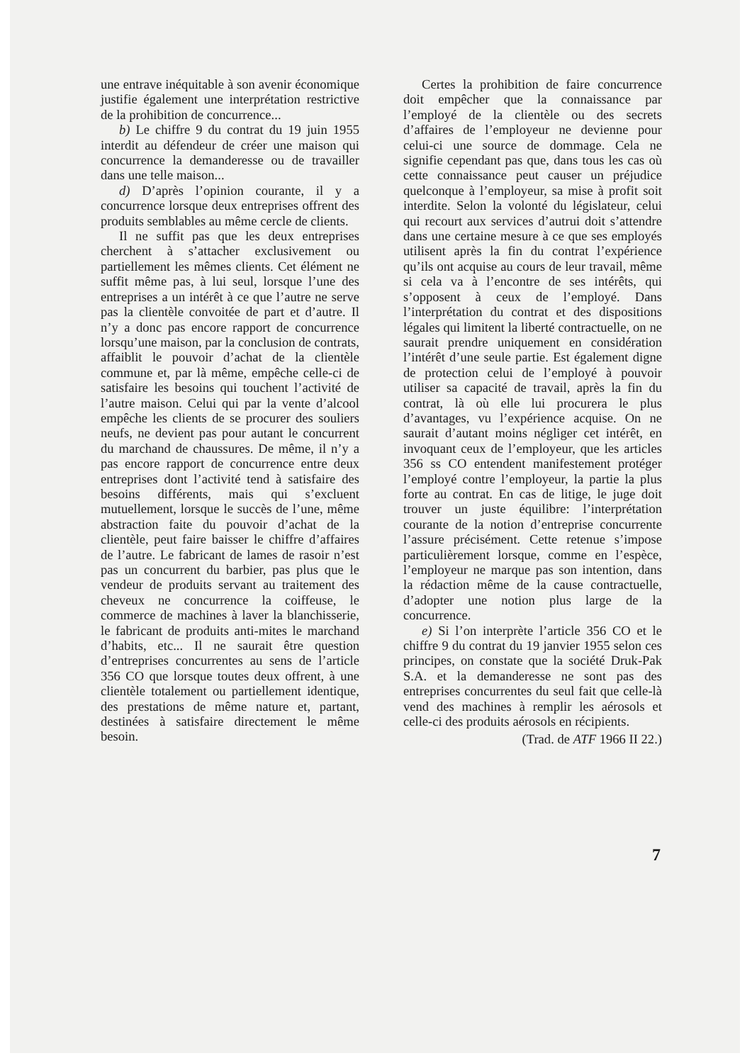une entrave inéquitable à son avenir économique justifie également une interprétation restrictive de la prohibition de concurrence...
b) Le chiffre 9 du contrat du 19 juin 1955 interdit au défendeur de créer une maison qui concurrence la demanderesse ou de travailler dans une telle maison...
d) D’après l’opinion courante, il y a concurrence lorsque deux entreprises offrent des produits semblables au même cercle de clients.
Il ne suffit pas que les deux entreprises cherchent à s’attacher exclusivement ou partiellement les mêmes clients. Cet élément ne suffit même pas, à lui seul, lorsque l’une des entreprises a un intérêt à ce que l’autre ne serve pas la clientèle convoitée de part et d’autre. Il n’y a donc pas encore rapport de concurrence lorsqu’une maison, par la conclusion de contrats, affaiblit le pouvoir d’achat de la clientèle commune et, par là même, empêche celle-ci de satisfaire les besoins qui touchent l’activité de l’autre maison. Celui qui par la vente d’alcool empêche les clients de se procurer des souliers neufs, ne devient pas pour autant le concurrent du marchand de chaussures. De même, il n’y a pas encore rapport de concurrence entre deux entreprises dont l’activité tend à satisfaire des besoins différents, mais qui s’excluent mutuellement, lorsque le succès de l’une, même abstraction faite du pouvoir d’achat de la clientèle, peut faire baisser le chiffre d’affaires de l’autre. Le fabricant de lames de rasoir n’est pas un concurrent du barbier, pas plus que le vendeur de produits servant au traitement des cheveux ne concurrence la coiffeuse, le commerce de machines à laver la blanchisserie, le fabricant de produits anti-mites le marchand d’habits, etc... Il ne saurait être question d’entreprises concurrentes au sens de l’article 356 CO que lorsque toutes deux offrent, à une clientèle totalement ou partiellement identique, des prestations de même nature et, partant, destinées à satisfaire directement le même besoin.
Certes la prohibition de faire concurrence doit empêcher que la connaissance par l’employé de la clientèle ou des secrets d’affaires de l’employeur ne devienne pour celui-ci une source de dommage. Cela ne signifie cependant pas que, dans tous les cas où cette connaissance peut causer un préjudice quelconque à l’employeur, sa mise à profit soit interdite. Selon la volonté du législateur, celui qui recourt aux services d’autrui doit s’attendre dans une certaine mesure à ce que ses employés utilisent après la fin du contrat l’expérience qu’ils ont acquise au cours de leur travail, même si cela va à l’encontre de ses intérêts, qui s’opposent à ceux de l’employé. Dans l’interprétation du contrat et des dispositions légales qui limitent la liberté contractuelle, on ne saurait prendre uniquement en considération l’intérêt d’une seule partie. Est également digne de protection celui de l’employé à pouvoir utiliser sa capacité de travail, après la fin du contrat, là où elle lui procurera le plus d’avantages, vu l’expérience acquise. On ne saurait d’autant moins négliger cet intérêt, en invoquant ceux de l’employeur, que les articles 356 ss CO entendent manifestement protéger l’employé contre l’employeur, la partie la plus forte au contrat. En cas de litige, le juge doit trouver un juste équilibre: l’interprétation courante de la notion d’entreprise concurrente l’assure précisément. Cette retenue s’impose particulièrement lorsque, comme en l’espèce, l’employeur ne marque pas son intention, dans la rédaction même de la cause contractuelle, d’adopter une notion plus large de la concurrence.
e) Si l’on interprète l’article 356 CO et le chiffre 9 du contrat du 19 janvier 1955 selon ces principes, on constate que la société Druk-Pak S.A. et la demanderesse ne sont pas des entreprises concurrentes du seul fait que celle-là vend des machines à remplir les aérosols et celle-ci des produits aérosols en récipients.
(Trad. de ATF 1966 II 22.)
7